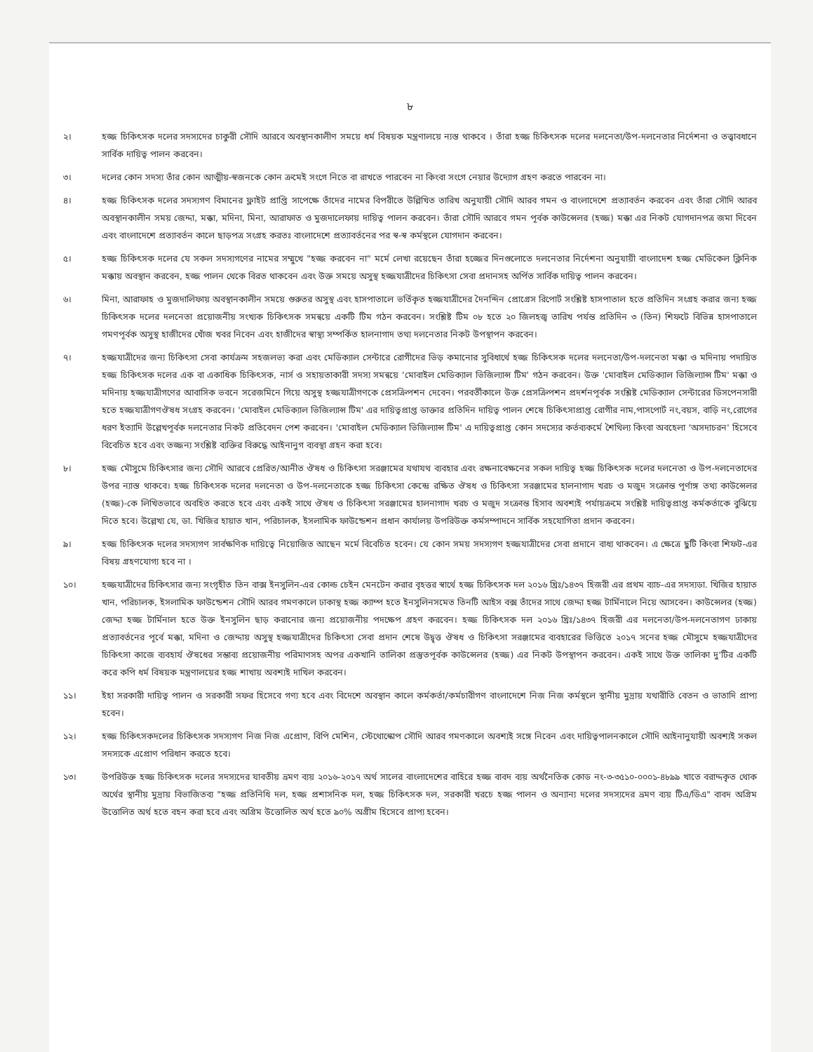৮
২। হজ্জ চিকিৎসক দলের সদস্যদের চাকুরী সৌদি আরবে অবস্থানকালীণ সময়ে ধর্ম বিষয়ক মন্ত্রণালয়ে ন্যস্ত থাকবে । তাঁরা হজ্জ চিকিৎসক দলের দলনেতা/উপ-দলনেতার নির্দেশনা ও তত্ত্বাবধানে সার্বিক দায়িত্ব পালন করবেন।
৩। দলের কোন সদস্য তাঁর কোন আত্মীয়-স্বজনকে কোন ক্রমেই সংগে নিতে বা রাখতে পারবেন না কিংবা সংগে নেয়ার উদ্যোগ গ্রহণ করতে পারবেন না।
৪। হজ্জ চিকিৎসক দলের সদস্যগণ বিমানের ফ্লাইট প্রাপ্তি সাপেক্ষে তাঁদের নামের বিপরীতে উল্লিখিত তারিখ অনুযায়ী সৌদি আরব গমন ও বাংলাদেশে প্রত্যাবর্তন করবেন এবং তাঁরা সৌদি আরব অবস্থানকালীন সময় জেদ্দা, মক্কা, মদিনা, মিনা, আরাফাত ও মুজদালেফায় দায়িত্ব পালন করবেন। তাঁরা সৌদি আরবে গমন পূর্বক কাউন্সেলর (হজ্জ) মক্কা এর নিকট যোগদানপত্র জমা দিবেন এবং বাংলাদেশে প্রত্যাবর্তন কালে ছাড়পত্র সংগ্রহ করতঃ বাংলাদেশে প্রত্যাবর্তনের পর স্ব-স্ব কর্মস্থলে যোগদান করবেন।
৫। হজ্জ চিকিৎসক দলের যে সকল সদস্যগণের নামের সম্মুখে "হজ্জ করবেন না" মর্মে লেখা রয়েছেন তাঁরা হজ্জের দিনগুলোতে দলনেতার নির্দেশনা অনুযায়ী বাংলাদেশ হজ্জ মেডিকেল ক্লিনিক মক্কায় অবস্থান করবেন, হজ্জ পালন থেকে বিরত থাকবেন এবং উক্ত সময়ে অসুস্থ হজ্জযাত্রীদের চিকিৎসা সেবা প্রদানসহ অর্পিত সার্বিক দায়িত্ব পালন করবেন।
৬। মিনা, আরাফাহ ও মুজদালিফায় অবস্থানকালীন সময়ে গুরুতর অসুস্থ এবং হাসপাতালে ভর্তিকৃত হজ্জযাত্রীদের দৈনন্দিন প্রোগ্রেস রিপোর্ট সংশ্লিষ্ট হাসপাতাল হতে প্রতিদিন সংগ্রহ করার জন্য হজ্জ চিকিৎসক দলের দলনেতা প্রয়োজনীয় সংখ্যক চিকিৎসক সমন্বয়ে একটি টিম গঠন করবেন। সংশ্লিষ্ট টিম ০৮ হতে ২০ জিলহজ্ব তারিখ পর্যন্ত প্রতিদিন ৩ (তিন) শিফটে বিভিন্ন হাসপাতালে গমণপূর্বক অসুস্থ হাজীদের খোঁজ খবর নিবেন এবং হাজীদের স্বাস্থ্য সম্পর্কিত হালনাগাদ তথ্য দলনেতার নিকট উপস্থাপন করবেন।
৭। হজ্জযাত্রীদের জন্য চিকিৎসা সেবা কার্যক্রম সহজলভ্য করা এবং মেডিক্যাল সেন্টারে রোগীদের ভিড় কমানোর সুবিধার্থে হজ্জ চিকিৎসক দলের দলনেতা/উপ-দলনেতা মক্কা ও মদিনায় পদায়িত হজ্জ চিকিৎসক দলের এক বা একাধিক চিকিৎসক, নার্স ও সহায়তাকারী সদস্য সমন্বয়ে 'মোবাইল মেডিক্যাল ভিজিল্যান্স টিম' গঠন করবেন। উক্ত 'মোবাইল মেডিক্যাল ভিজিল্যান্স টিম' মক্কা ও মদিনায় হজ্জযাত্রীগণের আবাসিক ভবনে সরেজমিনে গিয়ে অসুস্থ হজ্জযাত্রীগণকে প্রেসক্রিপশন দেবেন। পরবর্তীকালে উক্ত প্রেসক্রিপশন প্রদর্শনপূর্বক সংশ্লিষ্ট মেডিক্যাল সেন্টারের ডিসপেনসারী হতে হজ্জযাত্রীগণঔষধ সংগ্রহ করবেন। 'মোবাইল মেডিক্যাল ভিজিল্যান্স টিম' এর দায়িত্বপ্রাপ্ত ডাক্তার প্রতিদিন দায়িত্ব পালন শেষে চিকিৎসাপ্রাপ্ত রোগীর নাম,পাসপোর্ট নং,বয়স, বাড়ি নং,রোগের ধরণ ইত্যাদি উল্লেখপূর্বক দলনেতার নিকট প্রতিবেদন পেশ করবেন। 'মোবাইল মেডিক্যাল ভিজিল্যান্স টিম' এ দায়িত্বপ্রাপ্ত কোন সদস্যের কর্তব্যকর্মে শৈথিল্য কিংবা অবহেলা 'অসদাচরন' হিসেবে বিবেচিত হবে এবং তজ্জন্য সংশ্লিষ্ট ব্যক্তির বিরুদ্ধে আইনানুগ ব্যবস্থা গ্রহন করা হবে।
৮। হজ্জ মৌসুমে চিকিৎসার জন্য সৌদি আরবে প্রেরিত/আনীত ঔষধ ও চিকিৎসা সরঞ্জামের যথাযথ ব্যবহার এবং রক্ষনাবেক্ষনের সকল দায়িত্ব হজ্জ চিকিৎসক দলের দলনেতা ও উপ-দলনেতাদের উপর ন্যাস্ত থাকবে। হজ্জ চিকিৎসক দলের দলনেতা ও উপ-দলনেতাকে হজ্জ চিকিৎসা কেন্দ্রে রক্ষিত ঔষধ ও চিকিৎসা সরঞ্জামের হালনাগাদ খরচ ও মজুদ সংক্রান্ত পূর্ণাঙ্গ তথ্য কাউন্সেলর (হজ্জ)-কে লিখিতভাবে অবহিত করতে হবে এবং একই সাথে ঔষধ ও চিকিৎসা সরঞ্জামের হালনাগাদ খরচ ও মজুদ সংক্রান্ত হিসাব অবশ্যই পর্যায়ক্রমে সংশ্লিষ্ট দায়িত্বপ্রাপ্ত কর্মকর্তাকে বুঝিয়ে দিতে হবে। উল্লেখ্য যে, ডা. খিজির হায়াত খান, পরিচালক, ইসলামিক ফাউন্ডেশন প্রধান কার্যালয় উপরিউক্ত কর্মসম্পাদনে সার্বিক সহযোগিতা প্রদান করবেন।
৯। হজ্জ চিকিৎসক দলের সদস্যগণ সার্বক্ষণিক দায়িত্বে নিয়োজিত আছেন মর্মে বিবেচিত হবেন। যে কোন সময় সদস্যগণ হজ্জযাত্রীদের সেবা প্রদানে বাধ্য থাকবেন। এ ক্ষেত্রে ছুটি কিংবা শিফট-এর বিষয় গ্রহণযোগ্য হবে না ।
১০। হজ্জযাত্রীদের চিকিৎসার জন্য সংগৃহীত তিন বাক্স ইনসুলিন-এর কোল্ড চেইন মেনটেন করার বৃহত্তর স্বার্থে হজ্জ চিকিৎসক দল ২০১৬ খ্রিঃ/১৪৩৭ হিজরী এর প্রথম ব্যাচ-এর সদস্যডা. খিজির হায়াত খান, পরিচালক, ইসলামিক ফাউন্ডেশন সৌদি আরব গমণকালে ঢাকাস্থ হজ্জ ক্যাম্প হতে ইনসুলিনসমেত তিনটি আইস বক্স তাঁদের সাথে জেদ্দা হজ্জ টার্মিনালে নিয়ে আসবেন। কাউন্সেলর (হজ্জ) জেদ্দা হজ্জ টার্মিনাল হতে উক্ত ইনসুলিন ছাড় করানোর জন্য প্রয়োজনীয় পদক্ষেপ গ্রহণ করবেন। হজ্জ চিকিৎসক দল ২০১৬ খ্রিঃ/১৪৩৭ হিজরী এর দলনেতা/উপ-দলনেতাগণ ঢাকায় প্রত্যাবর্তনের পূর্বে মক্কা, মদিনা ও জেদ্দায় অসুস্থ হজ্জযাত্রীদের চিকিৎসা সেবা প্রদান শেষে উদ্বৃত্ত ঔষধ ও চিকিৎসা সরঞ্জামের ব্যবহারের ভিত্তিতে ২০১৭ সনের হজ্জ মৌসুমে হজ্জযাত্রীদের চিকিৎসা কাজে ব্যবহার্য ঔষধের সম্ভাব্য প্রয়োজনীয় পরিমাণসহ অপর একখানি তালিকা প্রস্তুতপূর্বক কাউন্সেলর (হজ্জ) এর নিকট উপস্থাপন করবেন। একই সাথে উক্ত তালিকা দু'টির একটি করে কপি ধর্ম বিষয়ক মন্ত্রণালয়ের হজ্জ শাখায় অবশ্যই দাখিল করবেন।
১১। ইহা সরকারী দায়িত্ব পালন ও সরকারী সফর হিসেবে গণ্য হবে এবং বিদেশে অবস্থান কালে কর্মকর্তা/কর্মচারীগণ বাংলাদেশে নিজ নিজ কর্মস্থলে স্থানীয় মুদ্রায় যথারীতি বেতন ও ভাতাদি প্রাপ্য হবেন।
১২। হজ্জ চিকিৎসকদলের চিকিৎসক সদস্যগণ নিজ নিজ এপ্রোণ, বিপি মেশিন, স্টেথোস্কোপ সৌদি আরব গমণকালে অবশ্যই সঙ্গে নিবেন এবং দায়িত্বপালনকালে সৌদি আইনানুযায়ী অবশ্যই সকল সদস্যকে এপ্রোণ পরিধান করতে হবে।
১৩। উপরিউক্ত হজ্জ চিকিৎসক দলের সদস্যদের যাবতীয় ভ্রমণ ব্যয় ২০১৬-২০১৭ অর্থ সালের বাংলাদেশের বাহিরে হজ্জ বাবদ ব্যয় অর্থনৈতিক কোড নং-৩-৩৫১০-০০০১-৪৮৯৯ খাতে বরাদ্দকৃত থোক অর্থের স্থানীয় মুদ্রায় বিভাজিতব্য "হজ্জ প্রতিনিধি দল, হজ্জ প্রশাসনিক দল, হজ্জ চিকিৎসক দল, সরকারী খরচে হজ্জ পালন ও অন্যান্য দলের সদস্যদের ভ্রমণ ব্যয় টিএ/ডিএ" বাবদ অগ্রিম উত্তোলিত অর্থ হতে বহন করা হবে এবং অগ্রিম উত্তোলিত অর্থ হতে ৯০% অগ্রীম হিসেবে প্রাপ্য হবেন।